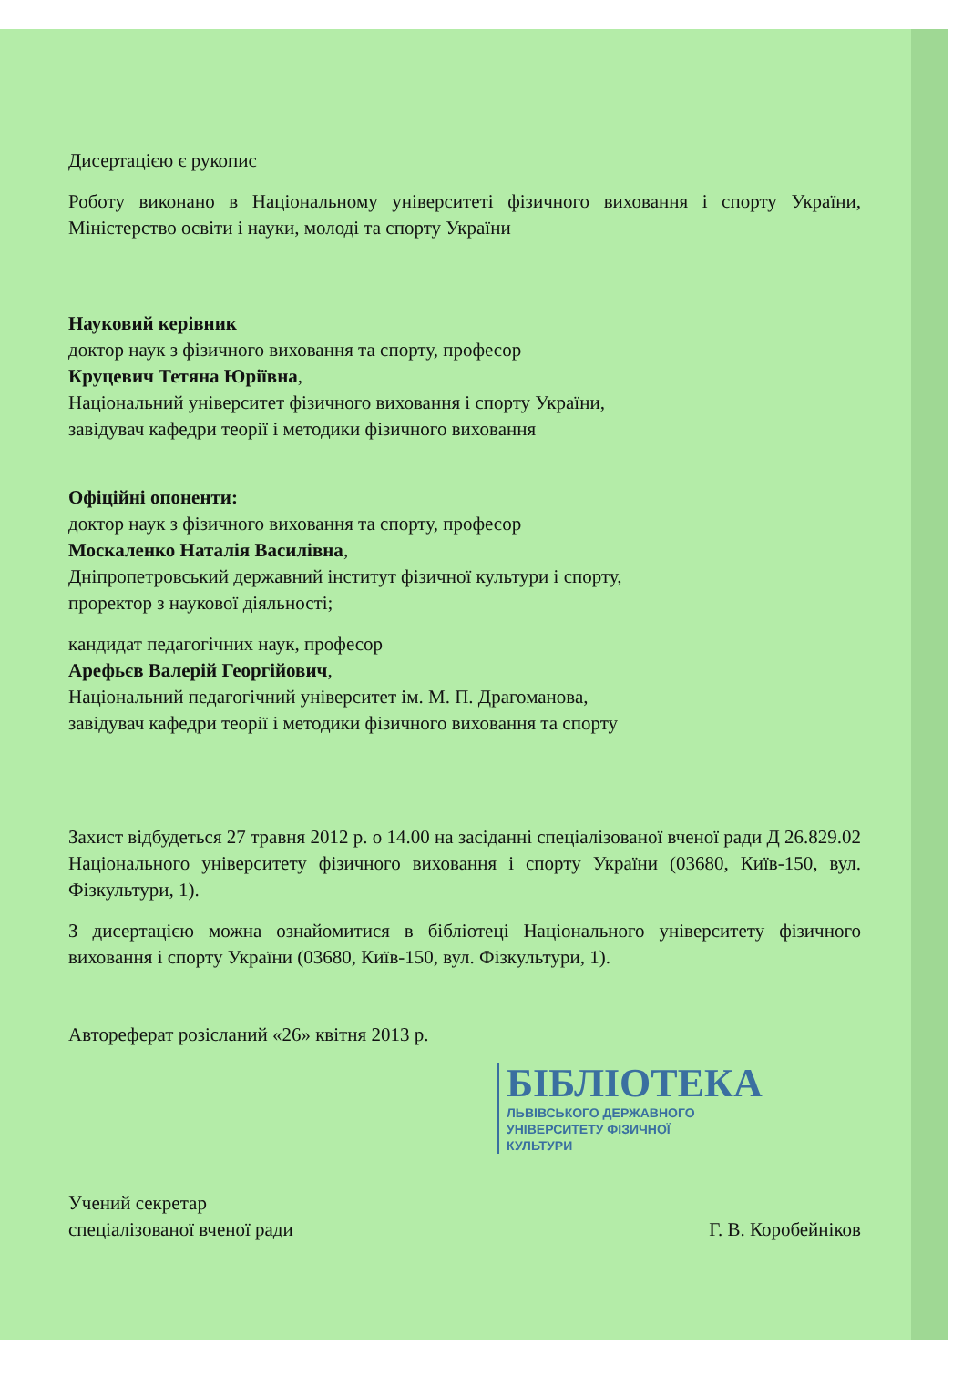Дисертацією є рукопис
Роботу виконано в Національному університеті фізичного виховання і спорту України, Міністерство освіти і науки, молоді та спорту України
Науковий керівник
доктор наук з фізичного виховання та спорту, професор
Круцевич Тетяна Юріївна,
Національний університет фізичного виховання і спорту України,
завідувач кафедри теорії і методики фізичного виховання
Офіційні опоненти:
доктор наук з фізичного виховання та спорту, професор
Москаленко Наталія Василівна,
Дніпропетровський державний інститут фізичної культури і спорту,
проректор з наукової діяльності;
кандидат педагогічних наук, професор
Арефьєв Валерій Георгійович,
Національний педагогічний університет ім. М. П. Драгоманова,
завідувач кафедри теорії і методики фізичного виховання та спорту
Захист відбудеться 27 травня 2012 р. о 14.00 на засіданні спеціалізованої вченої ради Д 26.829.02 Національного університету фізичного виховання і спорту України (03680, Київ-150, вул. Фізкультури, 1).
З дисертацією можна ознайомитися в бібліотеці Національного університету фізичного виховання і спорту України (03680, Київ-150, вул. Фізкультури, 1).
Автореферат розісланий «26» квітня 2013 р.
БІБЛІОТЕКА
ЛЬВІВСЬКОГО ДЕРЖАВНОГО
УНІВЕРСИТЕТУ ФІЗИЧНОЇ
КУЛЬТУРИ
Учений секретар
спеціалізованої вченої ради
Г. В. Коробейніков